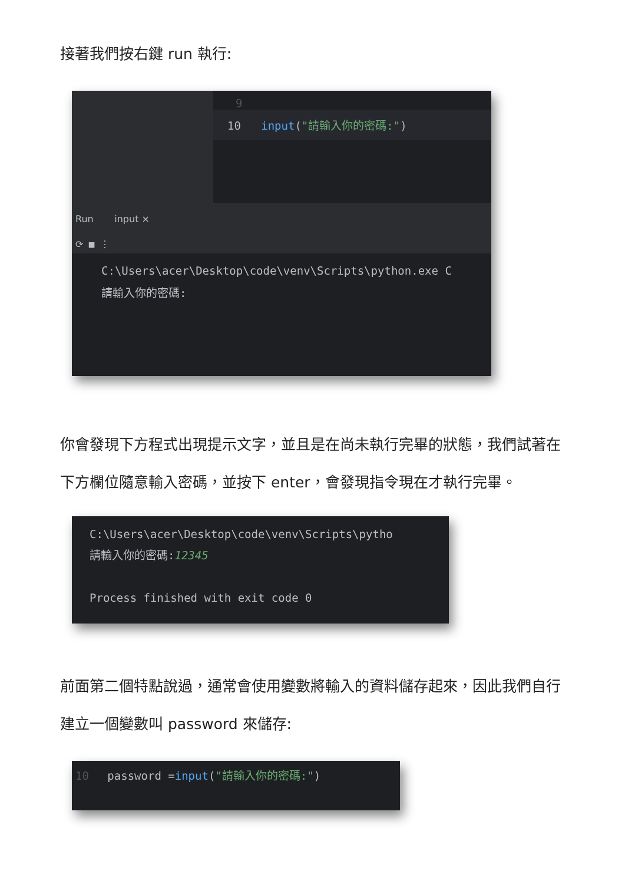接著我們按右鍵 run 執行:
9
10 input("請輸入你的密碼:")
Run input ×
⟳ ■ ⋮
C:\Users\acer\Desktop\code\venv\Scripts\python.exe C
請輸入你的密碼:
你會發現下方程式出現提示文字，並且是在尚未執行完畢的狀態，我們試著在下方欄位隨意輸入密碼，並按下 enter，會發現指令現在才執行完畢。
C:\Users\acer\Desktop\code\venv\Scripts\pytho
請輸入你的密碼:12345
Process finished with exit code 0
前面第二個特點說過，通常會使用變數將輸入的資料儲存起來，因此我們自行建立一個變數叫 password 來儲存:
10 password =input("請輸入你的密碼:")